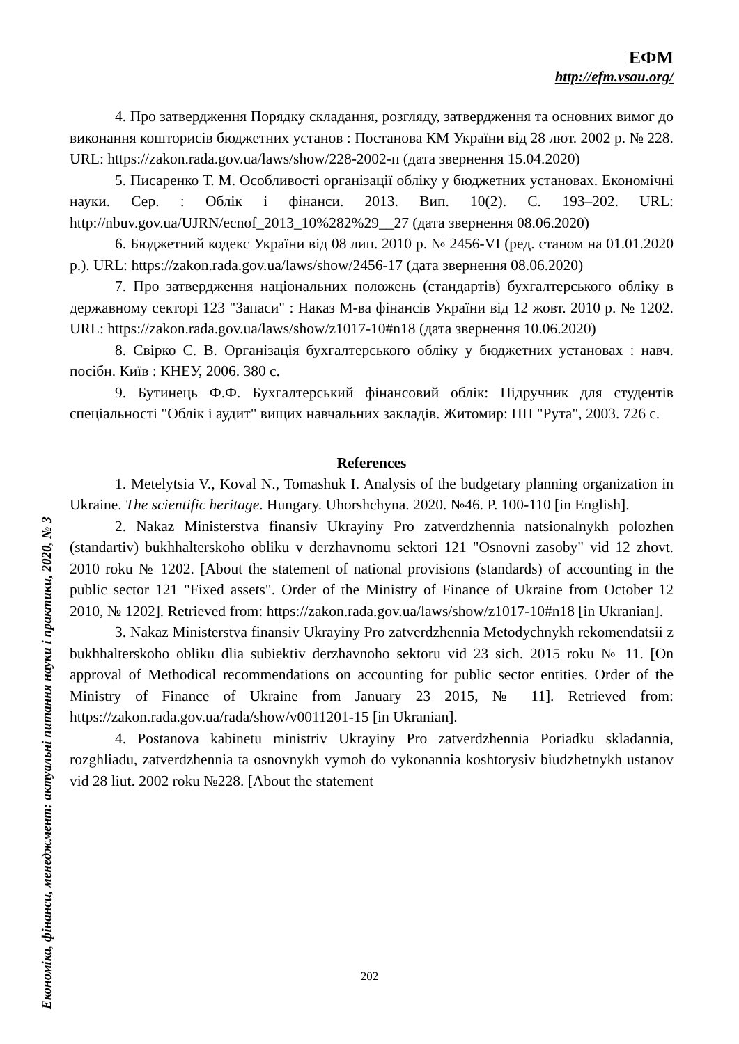ЕФМ
http://efm.vsau.org/
Економіка, фінанси, менеджмент: актуальні питання науки і практики, 2020, № 3
4. Про затвердження Порядку складання, розгляду, затвердження та основних вимог до виконання кошторисів бюджетних установ : Постанова КМ України від 28 лют. 2002 р. № 228. URL: https://zakon.rada.gov.ua/laws/show/228-2002-п (дата звернення 15.04.2020)
5. Писаренко Т. М. Особливості організації обліку у бюджетних установах. Економічні науки. Сер. : Облік і фінанси. 2013. Вип. 10(2). С. 193–202. URL: http://nbuv.gov.ua/UJRN/ecnof_2013_10%282%29__27 (дата звернення 08.06.2020)
6. Бюджетний кодекс України від 08 лип. 2010 р. № 2456-VI (ред. станом на 01.01.2020 р.). URL: https://zakon.rada.gov.ua/laws/show/2456-17 (дата звернення 08.06.2020)
7. Про затвердження національних положень (стандартів) бухгалтерського обліку в державному секторі 123 "Запаси" : Наказ М-ва фінансів України від 12 жовт. 2010 р. № 1202. URL: https://zakon.rada.gov.ua/laws/show/z1017-10#n18 (дата звернення 10.06.2020)
8. Свірко С. В. Організація бухгалтерського обліку у бюджетних установах : навч. посібн. Київ : КНЕУ, 2006. 380 с.
9. Бутинець Ф.Ф. Бухгалтерський фінансовий облік: Підручник для студентів спеціальності "Облік і аудит" вищих навчальних закладів. Житомир: ПП "Рута", 2003. 726 с.
References
1. Metelytsia V., Koval N., Tomashuk I. Analysis of the budgetary planning organization in Ukraine. The scientific heritage. Hungary. Uhorshchyna. 2020. №46. P. 100-110 [in English].
2. Nakaz Ministerstva finansiv Ukrayiny Pro zatverdzhennia natsionalnykh polozhen (standartiv) bukhhalterskoho obliku v derzhavnomu sektori 121 "Osnovni zasoby" vid 12 zhovt. 2010 roku № 1202. [About the statement of national provisions (standards) of accounting in the public sector 121 "Fixed assets". Order of the Ministry of Finance of Ukraine from October 12 2010, № 1202]. Retrieved from: https://zakon.rada.gov.ua/laws/show/z1017-10#n18 [in Ukranian].
3. Nakaz Ministerstva finansiv Ukrayiny Pro zatverdzhennia Metodychnykh rekomendatsii z bukhhalterskoho obliku dlia subiektiv derzhavnoho sektoru vid 23 sich. 2015 roku № 11. [On approval of Methodical recommendations on accounting for public sector entities. Order of the Ministry of Finance of Ukraine from January 23 2015, № 11]. Retrieved from: https://zakon.rada.gov.ua/rada/show/v0011201-15 [in Ukranian].
4. Postanova kabinetu ministriv Ukrayiny Pro zatverdzhennia Poriadku skladannia, rozghliadu, zatverdzhennia ta osnovnykh vymoh do vykonannia koshtorysiv biudzhetnykh ustanov vid 28 liut. 2002 roku №228. [About the statement
202